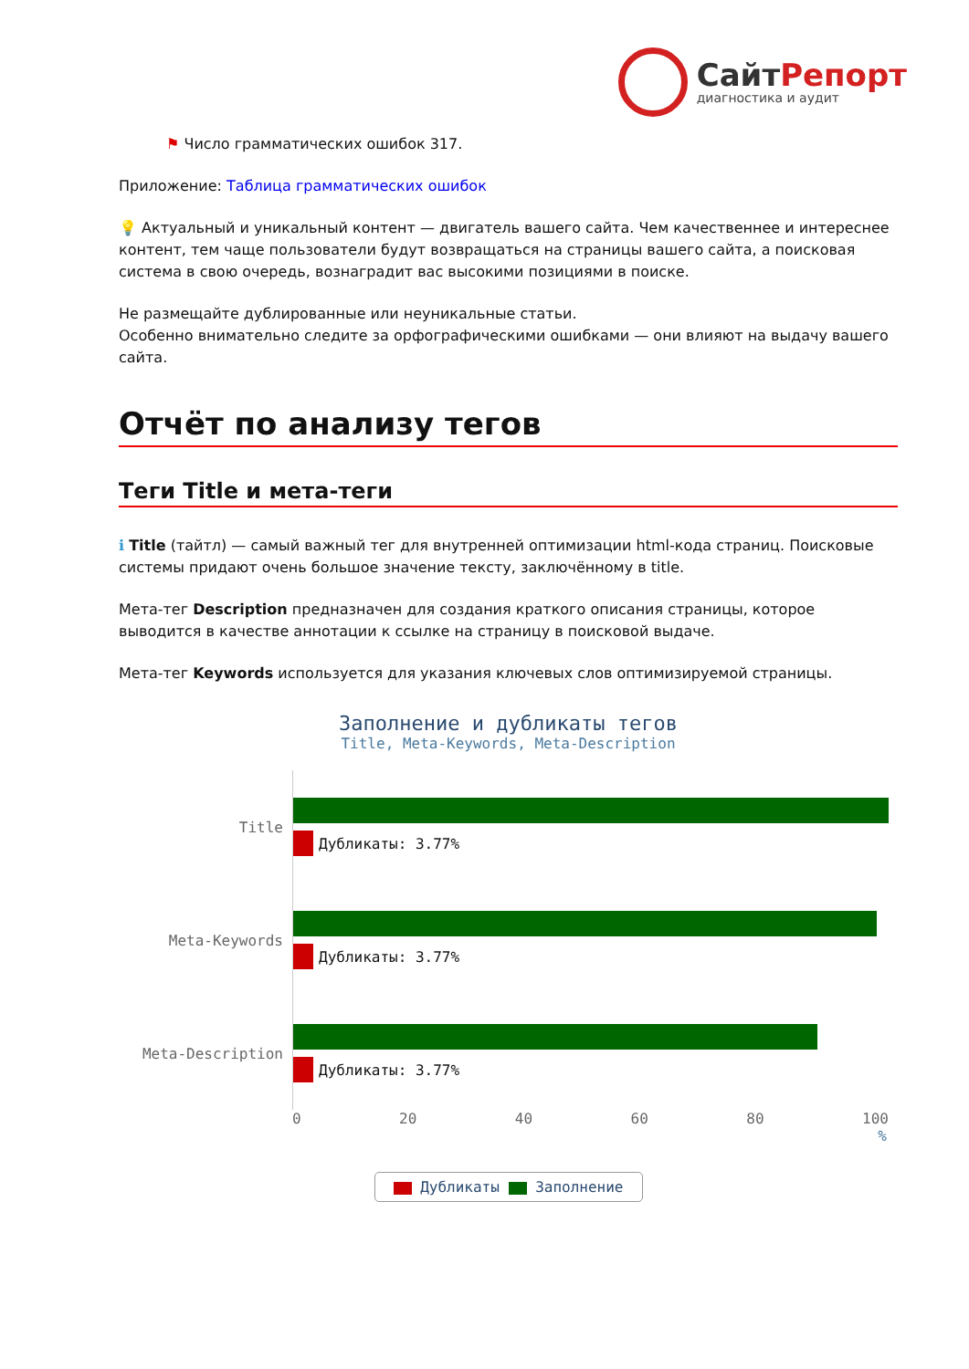СайтРепорт
диагностика и аудит
⚑ Число грамматических ошибок 317.
Приложение: Таблица грамматических ошибок
💡 Актуальный и уникальный контент — двигатель вашего сайта. Чем качественнее и интереснее контент, тем чаще пользователи будут возвращаться на страницы вашего сайта, а поисковая система в свою очередь, вознаградит вас высокими позициями в поиске.
Не размещайте дублированные или неуникальные статьи.
Особенно внимательно следите за орфографическими ошибками — они влияют на выдачу вашего сайта.
Отчёт по анализу тегов
Теги Title и мета-теги
ℹ Title (тайтл) — самый важный тег для внутренней оптимизации html-кода страниц. Поисковые системы придают очень большое значение тексту, заключённому в title.
Мета-тег Description предназначен для создания краткого описания страницы, которое выводится в качестве аннотации к ссылке на страницу в поисковой выдаче.
Мета-тег Keywords используется для указания ключевых слов оптимизируемой страницы.
Заполнение и дубликаты тегов
Title, Meta-Keywords, Meta-Description
Title
Дубликаты: 3.77%
Meta-Keywords
Дубликаты: 3.77%
Meta-Description
Дубликаты: 3.77%
0 20 40 60 80 100
%
Дубликаты Заполнение